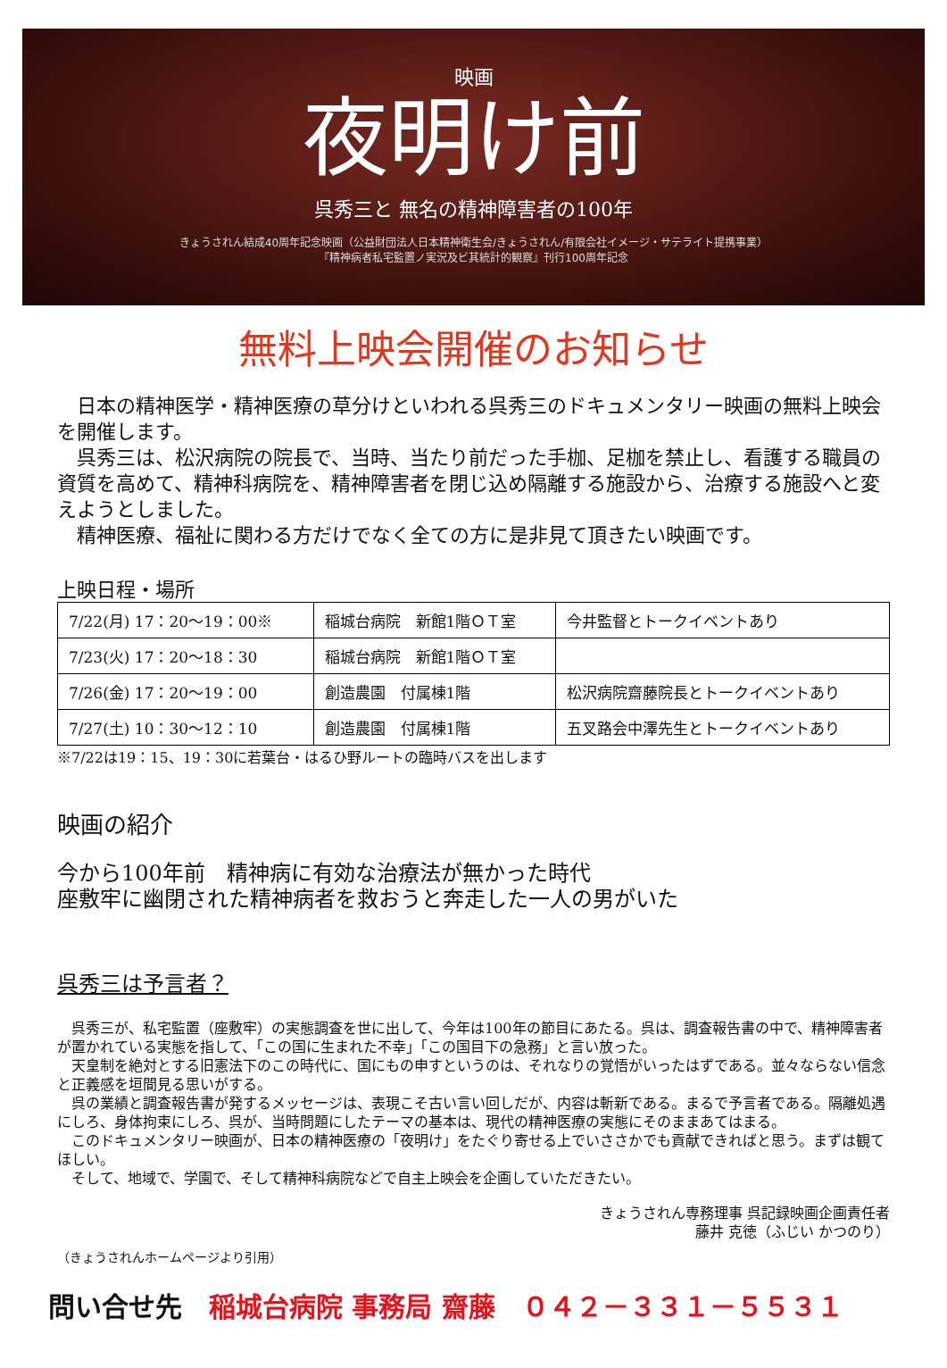映画
夜明け前
呉秀三と 無名の精神障害者の100年
きょうされん結成40周年記念映画（公益財団法人日本精神衛生会/きょうされん/有限会社イメージ・サテライト提携事業）
『精神病者私宅監置ノ実況及ビ其統計的観察』刊行100周年記念
無料上映会開催のお知らせ
　日本の精神医学・精神医療の草分けといわれる呉秀三のドキュメンタリー映画の無料上映会を開催します。
　呉秀三は、松沢病院の院長で、当時、当たり前だった手枷、足枷を禁止し、看護する職員の資質を高めて、精神科病院を、精神障害者を閉じ込め隔離する施設から、治療する施設へと変えようとしました。
　精神医療、福祉に関わる方だけでなく全ての方に是非見て頂きたい映画です。
上映日程・場所
| 7/22(月) 17：20～19：00※ | 稲城台病院 新館1階ＯＴ室 | 今井監督とトークイベントあり |
| 7/23(火) 17：20～18：30 | 稲城台病院 新館1階ＯＴ室 | |
| 7/26(金) 17：20～19：00 | 創造農園 付属棟1階 | 松沢病院齋藤院長とトークイベントあり |
| 7/27(土) 10：30～12：10 | 創造農園 付属棟1階 | 五叉路会中澤先生とトークイベントあり |
※7/22は19：15、19：30に若葉台・はるひ野ルートの臨時バスを出します
映画の紹介
今から100年前　精神病に有効な治療法が無かった時代
座敷牢に幽閉された精神病者を救おうと奔走した一人の男がいた
呉秀三は予言者？
　呉秀三が、私宅監置（座敷牢）の実態調査を世に出して、今年は100年の節目にあたる。呉は、調査報告書の中で、精神障害者が置かれている実態を指して、「この国に生まれた不幸」「この国目下の急務」と言い放った。
　天皇制を絶対とする旧憲法下のこの時代に、国にもの申すというのは、それなりの覚悟がいったはずである。並々ならない信念と正義感を垣間見る思いがする。
　呉の業績と調査報告書が発するメッセージは、表現こそ古い言い回しだが、内容は斬新である。まるで予言者である。隔離処遇にしろ、身体拘束にしろ、呉が、当時問題にしたテーマの基本は、現代の精神医療の実態にそのままあてはまる。
　このドキュメンタリー映画が、日本の精神医療の「夜明け」をたぐり寄せる上でいささかでも貢献できればと思う。まずは観てほしい。
　そして、地域で、学園で、そして精神科病院などで自主上映会を企画していただきたい。
きょうされん専務理事 呉記録映画企画責任者
藤井 克徳（ふじい かつのり）
（きょうされんホームページより引用）
問い合せ先　稲城台病院 事務局 齋藤　０４２－３３１－５５３１